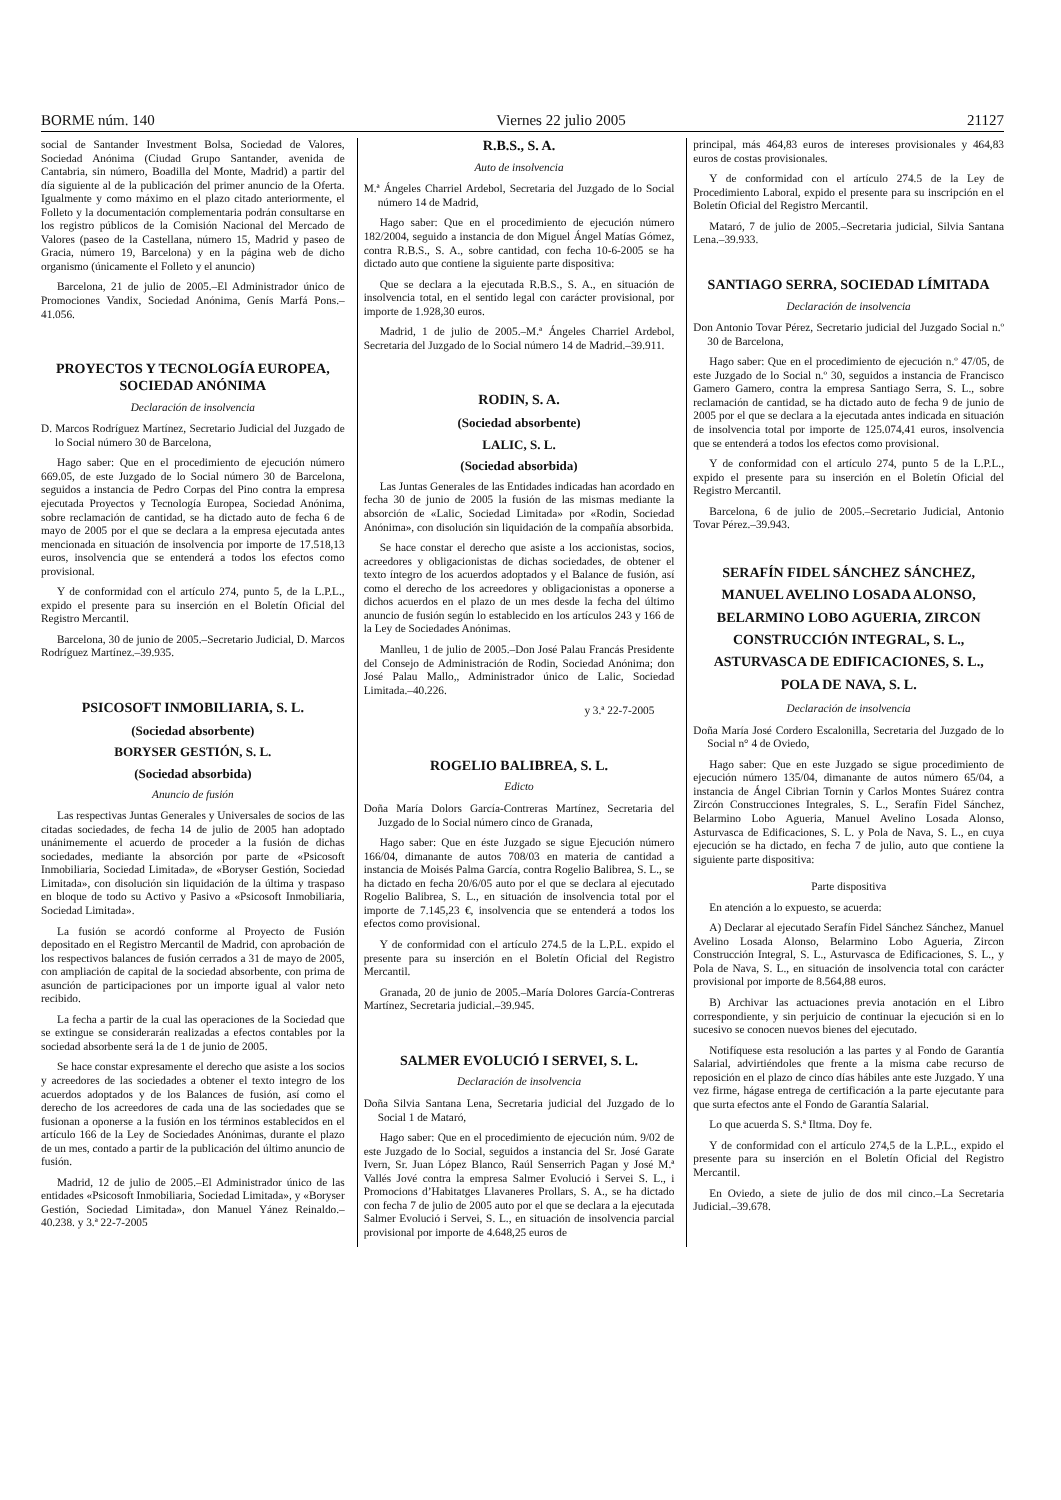BORME núm. 140 Viernes 22 julio 2005 21127
social de Santander Investment Bolsa, Sociedad de Valores, Sociedad Anónima (Ciudad Grupo Santander, avenida de Cantabria, sin número, Boadilla del Monte, Madrid) a partir del día siguiente al de la publicación del primer anuncio de la Oferta. Igualmente y como máximo en el plazo citado anteriormente, el Folleto y la documentación complementaria podrán consultarse en los registro públicos de la Comisión Nacional del Mercado de Valores (paseo de la Castellana, número 15, Madrid y paseo de Gracia, número 19, Barcelona) y en la página web de dicho organismo (únicamente el Folleto y el anuncio)
Barcelona, 21 de julio de 2005.–El Administrador único de Promociones Vandix, Sociedad Anónima, Genís Marfá Pons.–41.056.
PROYECTOS Y TECNOLOGÍA EUROPEA, SOCIEDAD ANÓNIMA
Declaración de insolvencia
D. Marcos Rodríguez Martínez, Secretario Judicial del Juzgado de lo Social número 30 de Barcelona,
Hago saber: Que en el procedimiento de ejecución número 669.05, de este Juzgado de lo Social número 30 de Barcelona, seguidos a instancia de Pedro Corpas del Pino contra la empresa ejecutada Proyectos y Tecnología Europea, Sociedad Anónima, sobre reclamación de cantidad, se ha dictado auto de fecha 6 de mayo de 2005 por el que se declara a la empresa ejecutada antes mencionada en situación de insolvencia por importe de 17.518,13 euros, insolvencia que se entenderá a todos los efectos como provisional.
Y de conformidad con el artículo 274, punto 5, de la L.P.L., expido el presente para su inserción en el Boletín Oficial del Registro Mercantil.
Barcelona, 30 de junio de 2005.–Secretario Judicial, D. Marcos Rodríguez Martínez.–39.935.
PSICOSOFT INMOBILIARIA, S. L.
(Sociedad absorbente)
BORYSER GESTIÓN, S. L.
(Sociedad absorbida)
Anuncio de fusión
Las respectivas Juntas Generales y Universales de socios de las citadas sociedades, de fecha 14 de julio de 2005 han adoptado unánimemente el acuerdo de proceder a la fusión de dichas sociedades, mediante la absorción por parte de «Psicosoft Inmobiliaria, Sociedad Limitada», de «Boryser Gestión, Sociedad Limitada», con disolución sin liquidación de la última y traspaso en bloque de todo su Activo y Pasivo a «Psicosoft Inmobiliaria, Sociedad Limitada».
La fusión se acordó conforme al Proyecto de Fusión depositado en el Registro Mercantil de Madrid, con aprobación de los respectivos balances de fusión cerrados a 31 de mayo de 2005, con ampliación de capital de la sociedad absorbente, con prima de asunción de participaciones por un importe igual al valor neto recibido.
La fecha a partir de la cual las operaciones de la Sociedad que se extingue se considerarán realizadas a efectos contables por la sociedad absorbente será la de 1 de junio de 2005.
Se hace constar expresamente el derecho que asiste a los socios y acreedores de las sociedades a obtener el texto integro de los acuerdos adoptados y de los Balances de fusión, así como el derecho de los acreedores de cada una de las sociedades que se fusionan a oponerse a la fusión en los términos establecidos en el artículo 166 de la Ley de Sociedades Anónimas, durante el plazo de un mes, contado a partir de la publicación del último anuncio de fusión.
Madrid, 12 de julio de 2005.–El Administrador único de las entidades «Psicosoft Inmobiliaria, Sociedad Limitada», y «Boryser Gestión, Sociedad Limitada», don Manuel Yánez Reinaldo.–40.238. y 3.ª 22-7-2005
R.B.S., S. A.
Auto de insolvencia
M.ª Ángeles Charriel Ardebol, Secretaria del Juzgado de lo Social número 14 de Madrid,
Hago saber: Que en el procedimiento de ejecución número 182/2004, seguido a instancia de don Miguel Ángel Matías Gómez, contra R.B.S., S. A., sobre cantidad, con fecha 10-6-2005 se ha dictado auto que contiene la siguiente parte dispositiva:
Que se declara a la ejecutada R.B.S., S. A., en situación de insolvencia total, en el sentido legal con carácter provisional, por importe de 1.928,30 euros.
Madrid, 1 de julio de 2005.–M.ª Ángeles Charriel Ardebol, Secretaria del Juzgado de lo Social número 14 de Madrid.–39.911.
RODIN, S. A.
(Sociedad absorbente)
LALIC, S. L.
(Sociedad absorbida)
Las Juntas Generales de las Entidades indicadas han acordado en fecha 30 de junio de 2005 la fusión de las mismas mediante la absorción de «Lalic, Sociedad Limitada» por «Rodin, Sociedad Anónima», con disolución sin liquidación de la compañía absorbida.
Se hace constar el derecho que asiste a los accionistas, socios, acreedores y obligacionistas de dichas sociedades, de obtener el texto íntegro de los acuerdos adoptados y el Balance de fusión, así como el derecho de los acreedores y obligacionistas a oponerse a dichos acuerdos en el plazo de un mes desde la fecha del último anuncio de fusión según lo establecido en los artículos 243 y 166 de la Ley de Sociedades Anónimas.
Manlleu, 1 de julio de 2005.–Don José Palau Francás Presidente del Consejo de Administración de Rodin, Sociedad Anónima; don José Palau Mallo,, Administrador único de Lalic, Sociedad Limitada.–40.226.
y 3.ª 22-7-2005
ROGELIO BALIBREA, S. L.
Edicto
Doña María Dolors García-Contreras Martínez, Secretaria del Juzgado de lo Social número cinco de Granada,
Hago saber: Que en éste Juzgado se sigue Ejecución número 166/04, dimanante de autos 708/03 en materia de cantidad a instancia de Moisés Palma García, contra Rogelio Balibrea, S. L., se ha dictado en fecha 20/6/05 auto por el que se declara al ejecutado Rogelio Balibrea, S. L., en situación de insolvencia total por el importe de 7.145,23 €, insolvencia que se entenderá a todos los efectos como provisional.
Y de conformidad con el artículo 274.5 de la L.P.L. expido el presente para su inserción en el Boletín Oficial del Registro Mercantil.
Granada, 20 de junio de 2005.–María Dolores García-Contreras Martínez, Secretaria judicial.–39.945.
SALMER EVOLUCIÓ I SERVEI, S. L.
Declaración de insolvencia
Doña Silvia Santana Lena, Secretaria judicial del Juzgado de lo Social 1 de Mataró,
Hago saber: Que en el procedimiento de ejecución núm. 9/02 de este Juzgado de lo Social, seguidos a instancia del Sr. José Garate Ivern, Sr. Juan López Blanco, Raúl Senserrich Pagan y José M.ª Vallés Jové contra la empresa Salmer Evolució i Servei S. L., i Promocions d’Habitatges Llavaneres Prollars, S. A., se ha dictado con fecha 7 de julio de 2005 auto por el que se declara a la ejecutada Salmer Evolució i Servei, S. L., en situación de insolvencia parcial provisional por importe de 4.648,25 euros de
principal, más 464,83 euros de intereses provisionales y 464,83 euros de costas provisionales.
Y de conformidad con el artículo 274.5 de la Ley de Procedimiento Laboral, expido el presente para su inscripción en el Boletín Oficial del Registro Mercantil.
Mataró, 7 de julio de 2005.–Secretaria judicial, Silvia Santana Lena.–39.933.
SANTIAGO SERRA, SOCIEDAD LÍMITADA
Declaración de insolvencia
Don Antonio Tovar Pérez, Secretario judicial del Juzgado Social n.º 30 de Barcelona,
Hago saber: Que en el procedimiento de ejecución n.º 47/05, de este Juzgado de lo Social n.º 30, seguidos a instancia de Francisco Gamero Gamero, contra la empresa Santiago Serra, S. L., sobre reclamación de cantidad, se ha dictado auto de fecha 9 de junio de 2005 por el que se declara a la ejecutada antes indicada en situación de insolvencia total por importe de 125.074,41 euros, insolvencia que se entenderá a todos los efectos como provisional.
Y de conformidad con el artículo 274, punto 5 de la L.P.L., expido el presente para su inserción en el Boletín Oficial del Registro Mercantil.
Barcelona, 6 de julio de 2005.–Secretario Judicial, Antonio Tovar Pérez.–39.943.
SERAFÍN FIDEL SÁNCHEZ SÁNCHEZ, MANUEL AVELINO LOSADA ALONSO, BELARMINO LOBO AGUERIA, ZIRCON CONSTRUCCIÓN INTEGRAL, S. L., ASTURVASCA DE EDIFICACIONES, S. L., POLA DE NAVA, S. L.
Declaración de insolvencia
Doña María José Cordero Escalonilla, Secretaria del Juzgado de lo Social n° 4 de Oviedo,
Hago saber: Que en este Juzgado se sigue procedimiento de ejecución número 135/04, dimanante de autos número 65/04, a instancia de Ángel Cibrian Tornin y Carlos Montes Suárez contra Zircón Construcciones Integrales, S. L., Serafín Fidel Sánchez, Belarmino Lobo Agueria, Manuel Avelino Losada Alonso, Asturvasca de Edificaciones, S. L. y Pola de Nava, S. L., en cuya ejecución se ha dictado, en fecha 7 de julio, auto que contiene la siguiente parte dispositiva:
Parte dispositiva
En atención a lo expuesto, se acuerda:
A) Declarar al ejecutado Serafín Fidel Sánchez Sánchez, Manuel Avelino Losada Alonso, Belarmino Lobo Agueria, Zircon Construcción Integral, S. L., Asturvasca de Edificaciones, S. L., y Pola de Nava, S. L., en situación de insolvencia total con carácter provisional por importe de 8.564,88 euros.
B) Archivar las actuaciones previa anotación en el Libro correspondiente, y sin perjuicio de continuar la ejecución si en lo sucesivo se conocen nuevos bienes del ejecutado.
Notifíquese esta resolución a las partes y al Fondo de Garantía Salarial, advirtiéndoles que frente a la misma cabe recurso de reposición en el plazo de cinco días hábiles ante este Juzgado. Y una vez firme, hágase entrega de certificación a la parte ejecutante para que surta efectos ante el Fondo de Garantía Salarial.
Lo que acuerda S. S.ª Iltma. Doy fe.
Y de conformidad con el artículo 274,5 de la L.P.L., expido el presente para su inserción en el Boletín Oficial del Registro Mercantil.
En Oviedo, a siete de julio de dos mil cinco.–La Secretaria Judicial.–39.678.